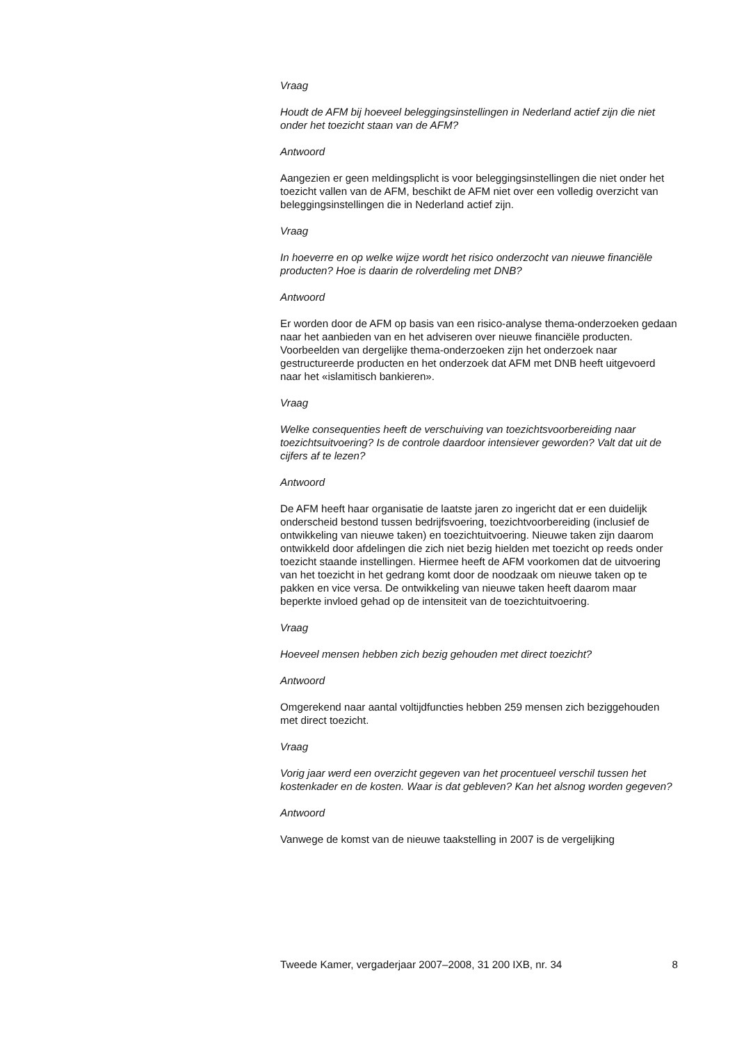Vraag
Houdt de AFM bij hoeveel beleggingsinstellingen in Nederland actief zijn die niet onder het toezicht staan van de AFM?
Antwoord
Aangezien er geen meldingsplicht is voor beleggingsinstellingen die niet onder het toezicht vallen van de AFM, beschikt de AFM niet over een volledig overzicht van beleggingsinstellingen die in Nederland actief zijn.
Vraag
In hoeverre en op welke wijze wordt het risico onderzocht van nieuwe financiële producten? Hoe is daarin de rolverdeling met DNB?
Antwoord
Er worden door de AFM op basis van een risico-analyse thema-onderzoeken gedaan naar het aanbieden van en het adviseren over nieuwe financiële producten. Voorbeelden van dergelijke thema-onderzoeken zijn het onderzoek naar gestructureerde producten en het onderzoek dat AFM met DNB heeft uitgevoerd naar het «islamitisch bankieren».
Vraag
Welke consequenties heeft de verschuiving van toezichtsvoorbereiding naar toezichtsuitvoering? Is de controle daardoor intensiever geworden? Valt dat uit de cijfers af te lezen?
Antwoord
De AFM heeft haar organisatie de laatste jaren zo ingericht dat er een duidelijk onderscheid bestond tussen bedrijfsvoering, toezichtvoorbereiding (inclusief de ontwikkeling van nieuwe taken) en toezichtuitvoering. Nieuwe taken zijn daarom ontwikkeld door afdelingen die zich niet bezig hielden met toezicht op reeds onder toezicht staande instellingen. Hiermee heeft de AFM voorkomen dat de uitvoering van het toezicht in het gedrang komt door de noodzaak om nieuwe taken op te pakken en vice versa. De ontwikkeling van nieuwe taken heeft daarom maar beperkte invloed gehad op de intensiteit van de toezichtuitvoering.
Vraag
Hoeveel mensen hebben zich bezig gehouden met direct toezicht?
Antwoord
Omgerekend naar aantal voltijdfuncties hebben 259 mensen zich beziggehouden met direct toezicht.
Vraag
Vorig jaar werd een overzicht gegeven van het procentueel verschil tussen het kostenkader en de kosten. Waar is dat gebleven? Kan het alsnog worden gegeven?
Antwoord
Vanwege de komst van de nieuwe taakstelling in 2007 is de vergelijking
Tweede Kamer, vergaderjaar 2007–2008, 31 200 IXB, nr. 34 8